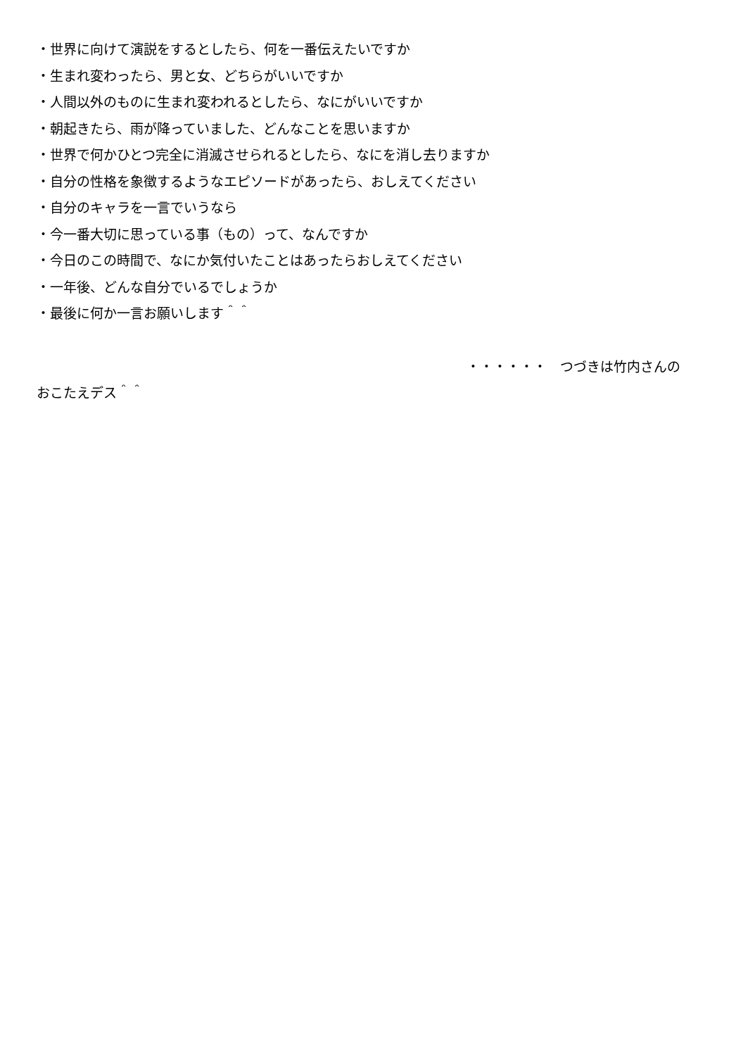・世界に向けて演説をするとしたら、何を一番伝えたいですか
・生まれ変わったら、男と女、どちらがいいですか
・人間以外のものに生まれ変われるとしたら、なにがいいですか
・朝起きたら、雨が降っていました、どんなことを思いますか
・世界で何かひとつ完全に消滅させられるとしたら、なにを消し去りますか
・自分の性格を象徴するようなエピソードがあったら、おしえてください
・自分のキャラを一言でいうなら
・今一番大切に思っている事（もの）って、なんですか
・今日のこの時間で、なにか気付いたことはあったらおしえてください
・一年後、どんな自分でいるでしょうか
・最後に何か一言お願いします＾＾
・・・・・・　つづきは竹内さんの
おこたえデス＾＾